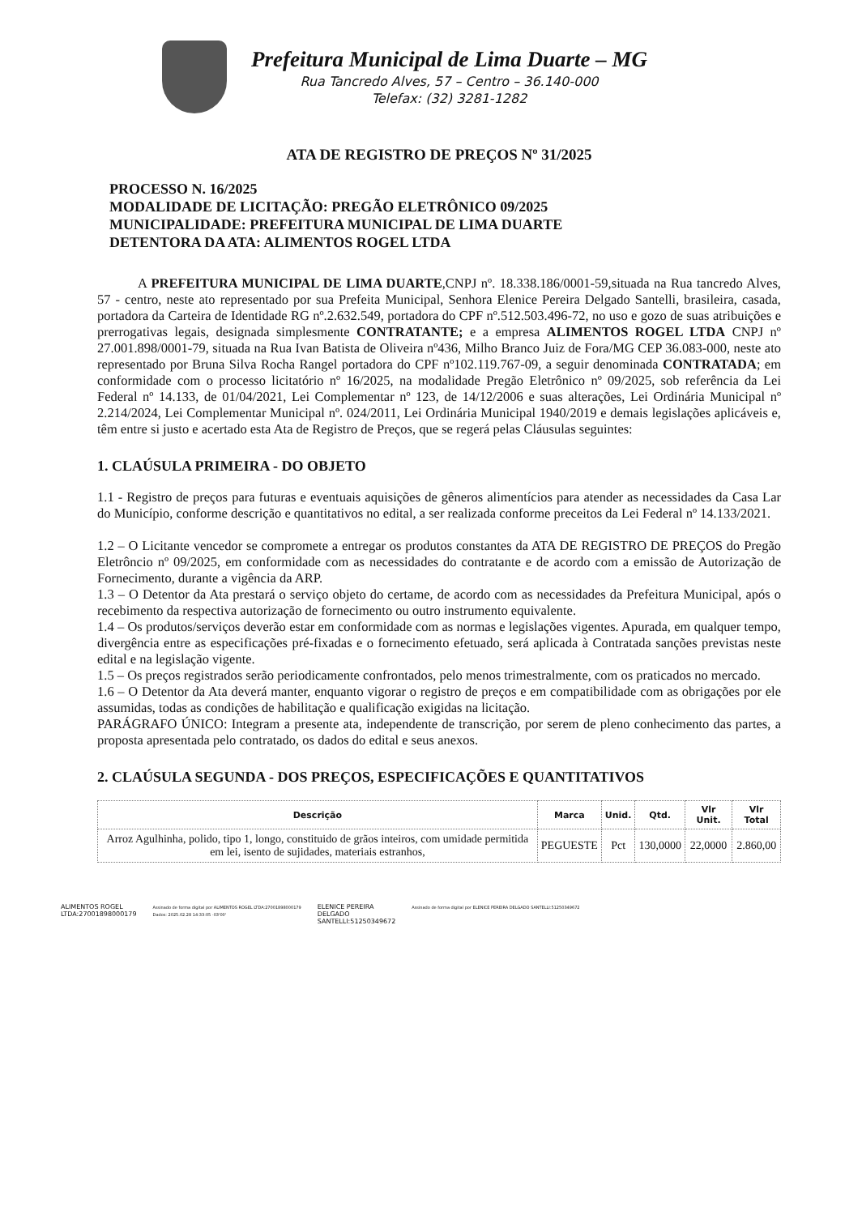Prefeitura Municipal de Lima Duarte – MG
Rua Tancredo Alves, 57 – Centro – 36.140-000
Telefax: (32) 3281-1282
ATA DE REGISTRO DE PREÇOS Nº 31/2025
PROCESSO N. 16/2025
MODALIDADE DE LICITAÇÃO: PREGÃO ELETRÔNICO 09/2025
MUNICIPALIDADE: PREFEITURA MUNICIPAL DE LIMA DUARTE
DETENTORA DA ATA: ALIMENTOS ROGEL LTDA
A PREFEITURA MUNICIPAL DE LIMA DUARTE,CNPJ nº. 18.338.186/0001-59,situada na Rua tancredo Alves, 57 - centro, neste ato representado por sua Prefeita Municipal, Senhora Elenice Pereira Delgado Santelli, brasileira, casada, portadora da Carteira de Identidade RG nº.2.632.549, portadora do CPF nº.512.503.496-72, no uso e gozo de suas atribuições e prerrogativas legais, designada simplesmente CONTRATANTE; e a empresa ALIMENTOS ROGEL LTDA CNPJ nº 27.001.898/0001-79, situada na Rua Ivan Batista de Oliveira nº436, Milho Branco Juiz de Fora/MG CEP 36.083-000, neste ato representado por Bruna Silva Rocha Rangel portadora do CPF nº102.119.767-09, a seguir denominada CONTRATADA; em conformidade com o processo licitatório nº 16/2025, na modalidade Pregão Eletrônico nº 09/2025, sob referência da Lei Federal nº 14.133, de 01/04/2021, Lei Complementar nº 123, de 14/12/2006 e suas alterações, Lei Ordinária Municipal nº 2.214/2024, Lei Complementar Municipal nº. 024/2011, Lei Ordinária Municipal 1940/2019 e demais legislações aplicáveis e, têm entre si justo e acertado esta Ata de Registro de Preços, que se regerá pelas Cláusulas seguintes:
1. CLAÚSULA PRIMEIRA - DO OBJETO
1.1 - Registro de preços para futuras e eventuais aquisições de gêneros alimentícios para atender as necessidades da Casa Lar do Município, conforme descrição e quantitativos no edital, a ser realizada conforme preceitos da Lei Federal nº 14.133/2021.
1.2 – O Licitante vencedor se compromete a entregar os produtos constantes da ATA DE REGISTRO DE PREÇOS do Pregão Eletrôncio nº 09/2025, em conformidade com as necessidades do contratante e de acordo com a emissão de Autorização de Fornecimento, durante a vigência da ARP.
1.3 – O Detentor da Ata prestará o serviço objeto do certame, de acordo com as necessidades da Prefeitura Municipal, após o recebimento da respectiva autorização de fornecimento ou outro instrumento equivalente.
1.4 – Os produtos/serviços deverão estar em conformidade com as normas e legislações vigentes. Apurada, em qualquer tempo, divergência entre as especificações pré-fixadas e o fornecimento efetuado, será aplicada à Contratada sanções previstas neste edital e na legislação vigente.
1.5 – Os preços registrados serão periodicamente confrontados, pelo menos trimestralmente, com os praticados no mercado.
1.6 – O Detentor da Ata deverá manter, enquanto vigorar o registro de preços e em compatibilidade com as obrigações por ele assumidas, todas as condições de habilitação e qualificação exigidas na licitação.
PARÁGRAFO ÚNICO: Integram a presente ata, independente de transcrição, por serem de pleno conhecimento das partes, a proposta apresentada pelo contratado, os dados do edital e seus anexos.
2. CLAÚSULA SEGUNDA - DOS PREÇOS, ESPECIFICAÇÕES E QUANTITATIVOS
| Descrição | Marca | Unid. | Qtd. | Vlr Unit. | Vlr Total |
| --- | --- | --- | --- | --- | --- |
| Arroz Agulhinha, polido, tipo 1, longo, constituido de grãos inteiros, com umidade permitida em lei, isento de sujidades, materiais estranhos, | PEGUESTE | Pct | 130,0000 | 22,0000 | 2.860,00 |
ALIMENTOS ROGEL
LTDA:27001898000179
Assinado de forma digital por ALIMENTOS ROGEL LTDA:27001898000179
Dados: 2025.02.28 14:33:05 -03'00'
ELENICE PEREIRA
DELGADO
SANTELLI:51250349672
Assinado de forma digital por ELENICE PEREIRA DELGADO SANTELLI:51250349672